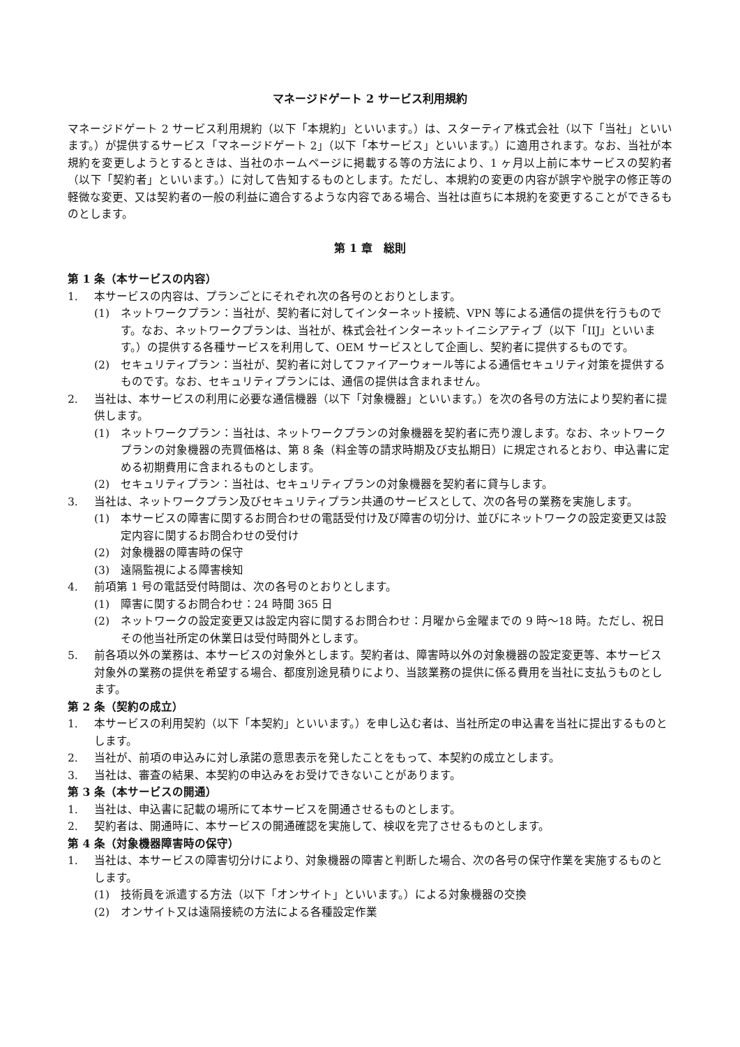マネージドゲート 2 サービス利用規約
マネージドゲート 2 サービス利用規約（以下「本規約」といいます。）は、スターティア株式会社（以下「当社」といいます。）が提供するサービス「マネージドゲート 2」（以下「本サービス」といいます。）に適用されます。なお、当社が本規約を変更しようとするときは、当社のホームページに掲載する等の方法により、1 ヶ月以上前に本サービスの契約者（以下「契約者」といいます。）に対して告知するものとします。ただし、本規約の変更の内容が誤字や脱字の修正等の軽微な変更、又は契約者の一般の利益に適合するような内容である場合、当社は直ちに本規約を変更することができるものとします。
第 1 章　総則
第 1 条（本サービスの内容）
1. 本サービスの内容は、プランごとにそれぞれ次の各号のとおりとします。
(1) ネットワークプラン：当社が、契約者に対してインターネット接続、VPN 等による通信の提供を行うものです。なお、ネットワークプランは、当社が、株式会社インターネットイニシアティブ（以下「IIJ」といいます。）の提供する各種サービスを利用して、OEM サービスとして企画し、契約者に提供するものです。
(2) セキュリティプラン：当社が、契約者に対してファイアーウォール等による通信セキュリティ対策を提供するものです。なお、セキュリティプランには、通信の提供は含まれません。
2. 当社は、本サービスの利用に必要な通信機器（以下「対象機器」といいます。）を次の各号の方法により契約者に提供します。
(1) ネットワークプラン：当社は、ネットワークプランの対象機器を契約者に売り渡します。なお、ネットワークプランの対象機器の売買価格は、第 8 条（料金等の請求時期及び支払期日）に規定されるとおり、申込書に定める初期費用に含まれるものとします。
(2) セキュリティプラン：当社は、セキュリティプランの対象機器を契約者に貸与します。
3. 当社は、ネットワークプラン及びセキュリティプラン共通のサービスとして、次の各号の業務を実施します。
(1) 本サービスの障害に関するお問合わせの電話受付け及び障害の切分け、並びにネットワークの設定変更又は設定内容に関するお問合わせの受付け
(2) 対象機器の障害時の保守
(3) 遠隔監視による障害検知
4. 前項第 1 号の電話受付時間は、次の各号のとおりとします。
(1) 障害に関するお問合わせ：24 時間 365 日
(2) ネットワークの設定変更又は設定内容に関するお問合わせ：月曜から金曜までの 9 時～18 時。ただし、祝日その他当社所定の休業日は受付時間外とします。
5. 前各項以外の業務は、本サービスの対象外とします。契約者は、障害時以外の対象機器の設定変更等、本サービス対象外の業務の提供を希望する場合、都度別途見積りにより、当該業務の提供に係る費用を当社に支払うものとします。
第 2 条（契約の成立）
1. 本サービスの利用契約（以下「本契約」といいます。）を申し込む者は、当社所定の申込書を当社に提出するものとします。
2. 当社が、前項の申込みに対し承諾の意思表示を発したことをもって、本契約の成立とします。
3. 当社は、審査の結果、本契約の申込みをお受けできないことがあります。
第 3 条（本サービスの開通）
1. 当社は、申込書に記載の場所にて本サービスを開通させるものとします。
2. 契約者は、開通時に、本サービスの開通確認を実施して、検収を完了させるものとします。
第 4 条（対象機器障害時の保守）
1. 当社は、本サービスの障害切分けにより、対象機器の障害と判断した場合、次の各号の保守作業を実施するものとします。
(1) 技術員を派遣する方法（以下「オンサイト」といいます。）による対象機器の交換
(2) オンサイト又は遠隔接続の方法による各種設定作業